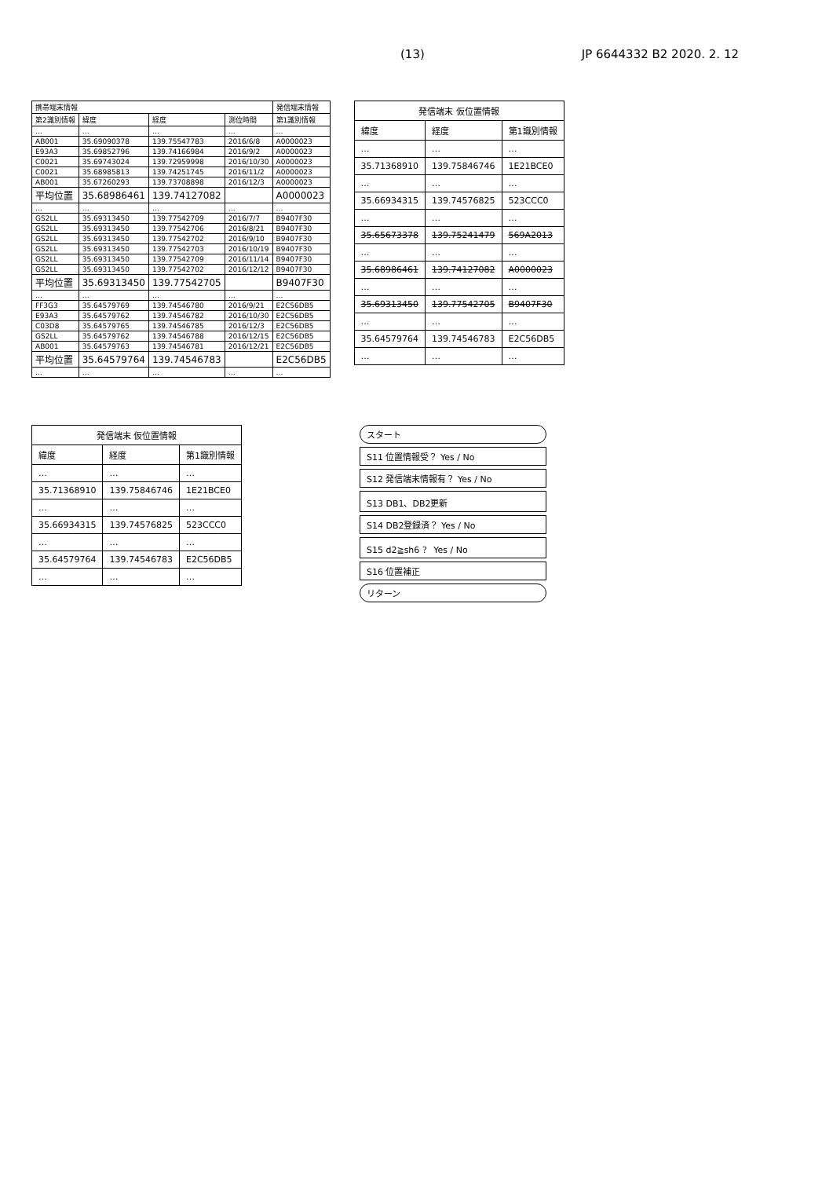(13) JP 6644332 B2 2020. 2. 12
| 携帯端末情報 | | | | 発信端末情報 |
| --- | --- | --- | --- | --- |
| 第2識別情報 | 緯度 | 経度 | 測位時間 | 第1識別情報 |
| … | … | … | … | … |
| AB001 | 35.69090378 | 139.75547783 | 2016/6/8 | A0000023 |
| E93A3 | 35.69852796 | 139.74166984 | 2016/9/2 | A0000023 |
| C0021 | 35.69743024 | 139.72959998 | 2016/10/30 | A0000023 |
| C0021 | 35.68985813 | 139.74251745 | 2016/11/2 | A0000023 |
| AB001 | 35.67260293 | 139.73708898 | 2016/12/3 | A0000023 |
| 平均位置 | 35.68986461 | 139.74127082 | | A0000023 |
| … | … | … | … | … |
| GS2LL | 35.69313450 | 139.77542709 | 2016/7/7 | B9407F30 |
| GS2LL | 35.69313450 | 139.77542706 | 2016/8/21 | B9407F30 |
| GS2LL | 35.69313450 | 139.77542702 | 2016/9/10 | B9407F30 |
| GS2LL | 35.69313450 | 139.77542703 | 2016/10/19 | B9407F30 |
| GS2LL | 35.69313450 | 139.77542709 | 2016/11/14 | B9407F30 |
| GS2LL | 35.69313450 | 139.77542702 | 2016/12/12 | B9407F30 |
| 平均位置 | 35.69313450 | 139.77542705 | | B9407F30 |
| … | … | … | … | … |
| FF3G3 | 35.64579769 | 139.74546780 | 2016/9/21 | E2C56DB5 |
| E93A3 | 35.64579762 | 139.74546782 | 2016/10/30 | E2C56DB5 |
| C03D8 | 35.64579765 | 139.74546785 | 2016/12/3 | E2C56DB5 |
| GS2LL | 35.64579762 | 139.74546788 | 2016/12/15 | E2C56DB5 |
| AB001 | 35.64579763 | 139.74546781 | 2016/12/21 | E2C56DB5 |
| 平均位置 | 35.64579764 | 139.74546783 | | E2C56DB5 |
| … | … | … | … | … |
| 発信端末 仮位置情報 | | |
| --- | --- | --- |
| 緯度 | 経度 | 第1識別情報 |
| … | … | … |
| 35.71368910 | 139.75846746 | 1E21BCE0 |
| … | … | … |
| 35.66934315 | 139.74576825 | 523CCC0 |
| … | … | … |
| 35.65673378 | 139.75241479 | 569A2013 |
| … | … | … |
| 35.68986461 | 139.74127082 | A0000023 |
| … | … | … |
| 35.69313450 | 139.77542705 | B9407F30 |
| … | … | … |
| 35.64579764 | 139.74546783 | E2C56DB5 |
| … | … | … |
| 発信端末 仮位置情報 | | |
| --- | --- | --- |
| 緯度 | 経度 | 第1識別情報 |
| … | … | … |
| 35.71368910 | 139.75846746 | 1E21BCE0 |
| … | … | … |
| 35.66934315 | 139.74576825 | 523CCC0 |
| … | … | … |
| 35.64579764 | 139.74546783 | E2C56DB5 |
| … | … | … |
スタート
S11 位置情報受？ Yes / No
S12 発信端末情報有？ Yes / No
S13 DB1、DB2更新
S14 DB2登録済？ Yes / No
S15 d2≧sh6 ？ Yes / No
S16 位置補正
リターン